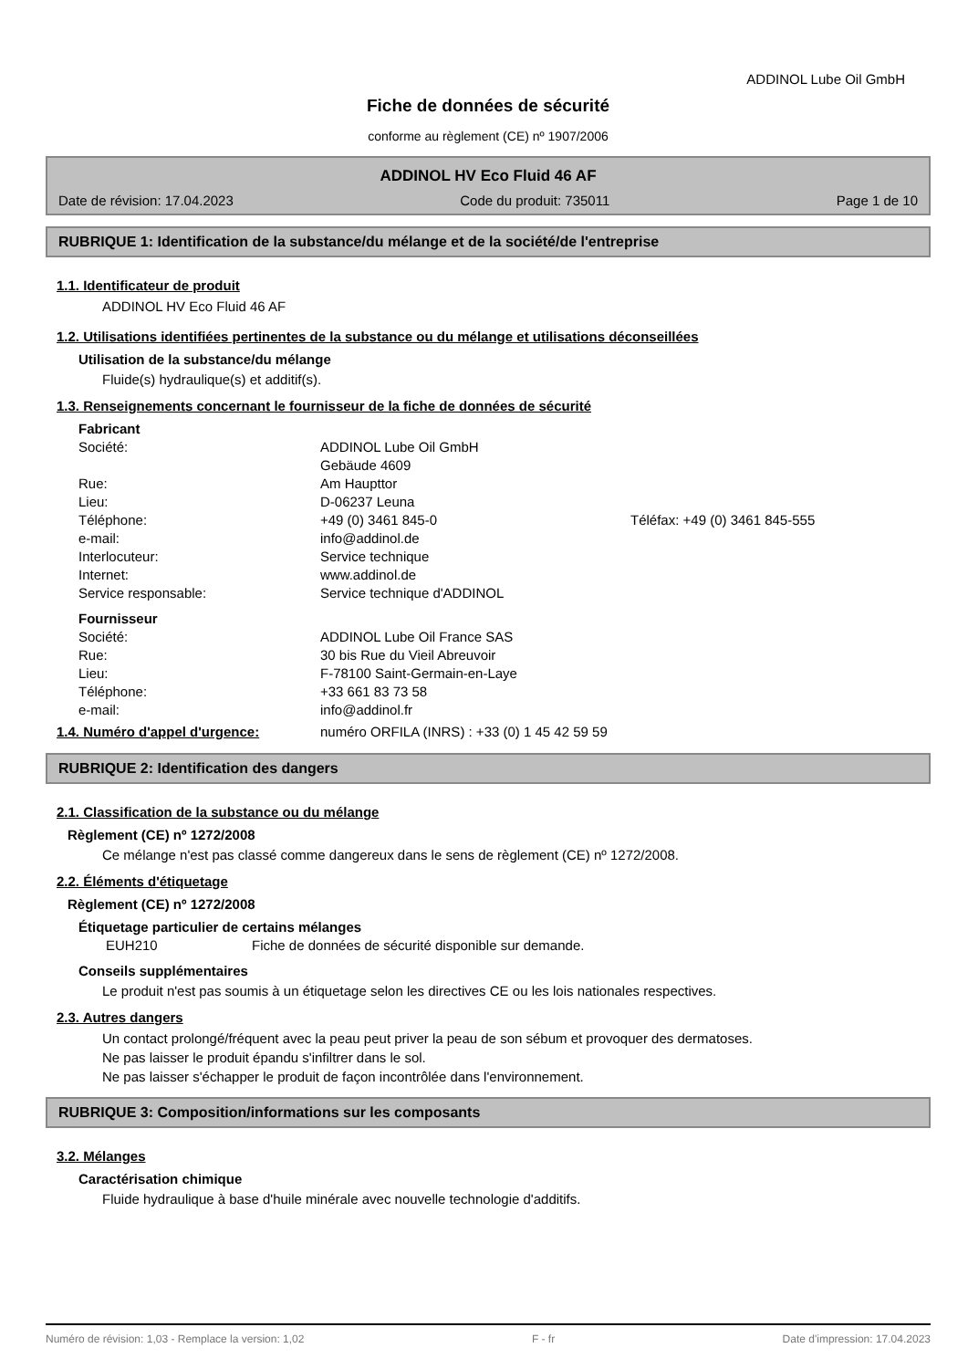ADDINOL Lube Oil GmbH
Fiche de données de sécurité
conforme au règlement (CE) nº 1907/2006
ADDINOL HV Eco Fluid 46 AF
Date de révision: 17.04.2023 Code du produit: 735011 Page 1 de 10
RUBRIQUE 1: Identification de la substance/du mélange et de la société/de l'entreprise
1.1. Identificateur de produit
ADDINOL HV Eco Fluid 46 AF
1.2. Utilisations identifiées pertinentes de la substance ou du mélange et utilisations déconseillées
Utilisation de la substance/du mélange
Fluide(s) hydraulique(s) et additif(s).
1.3. Renseignements concernant le fournisseur de la fiche de données de sécurité
Fabricant
| Société: | ADDINOL Lube Oil GmbH | |
| | Gebäude 4609 | |
| Rue: | Am Haupttor | |
| Lieu: | D-06237 Leuna | |
| Téléphone: | +49 (0) 3461 845-0 | Téléfax: +49 (0) 3461 845-555 |
| e-mail: | info@addinol.de | |
| Interlocuteur: | Service technique | |
| Internet: | www.addinol.de | |
| Service responsable: | Service technique d'ADDINOL | |
Fournisseur
| Société: | ADDINOL Lube Oil France SAS |
| Rue: | 30 bis Rue du Vieil Abreuvoir |
| Lieu: | F-78100 Saint-Germain-en-Laye |
| Téléphone: | +33 661 83 73 58 |
| e-mail: | info@addinol.fr |
| 1.4. Numéro d'appel d'urgence: | numéro ORFILA (INRS) : +33 (0) 1 45 42 59 59 |
RUBRIQUE 2: Identification des dangers
2.1. Classification de la substance ou du mélange
Règlement (CE) nº 1272/2008
Ce mélange n'est pas classé comme dangereux dans le sens de règlement (CE) nº 1272/2008.
2.2. Éléments d'étiquetage
Règlement (CE) nº 1272/2008
Étiquetage particulier de certains mélanges
| EUH210 | Fiche de données de sécurité disponible sur demande. |
Conseils supplémentaires
Le produit n'est pas soumis à un étiquetage selon les directives CE ou les lois nationales respectives.
2.3. Autres dangers
Un contact prolongé/fréquent avec la peau peut priver la peau de son sébum et provoquer des dermatoses.
Ne pas laisser le produit épandu s'infiltrer dans le sol.
Ne pas laisser s'échapper le produit de façon incontrôlée dans l'environnement.
RUBRIQUE 3: Composition/informations sur les composants
3.2. Mélanges
Caractérisation chimique
Fluide hydraulique à base d'huile minérale avec nouvelle technologie d'additifs.
Numéro de révision: 1,03 - Remplace la version: 1,02 F - fr Date d'impression: 17.04.2023